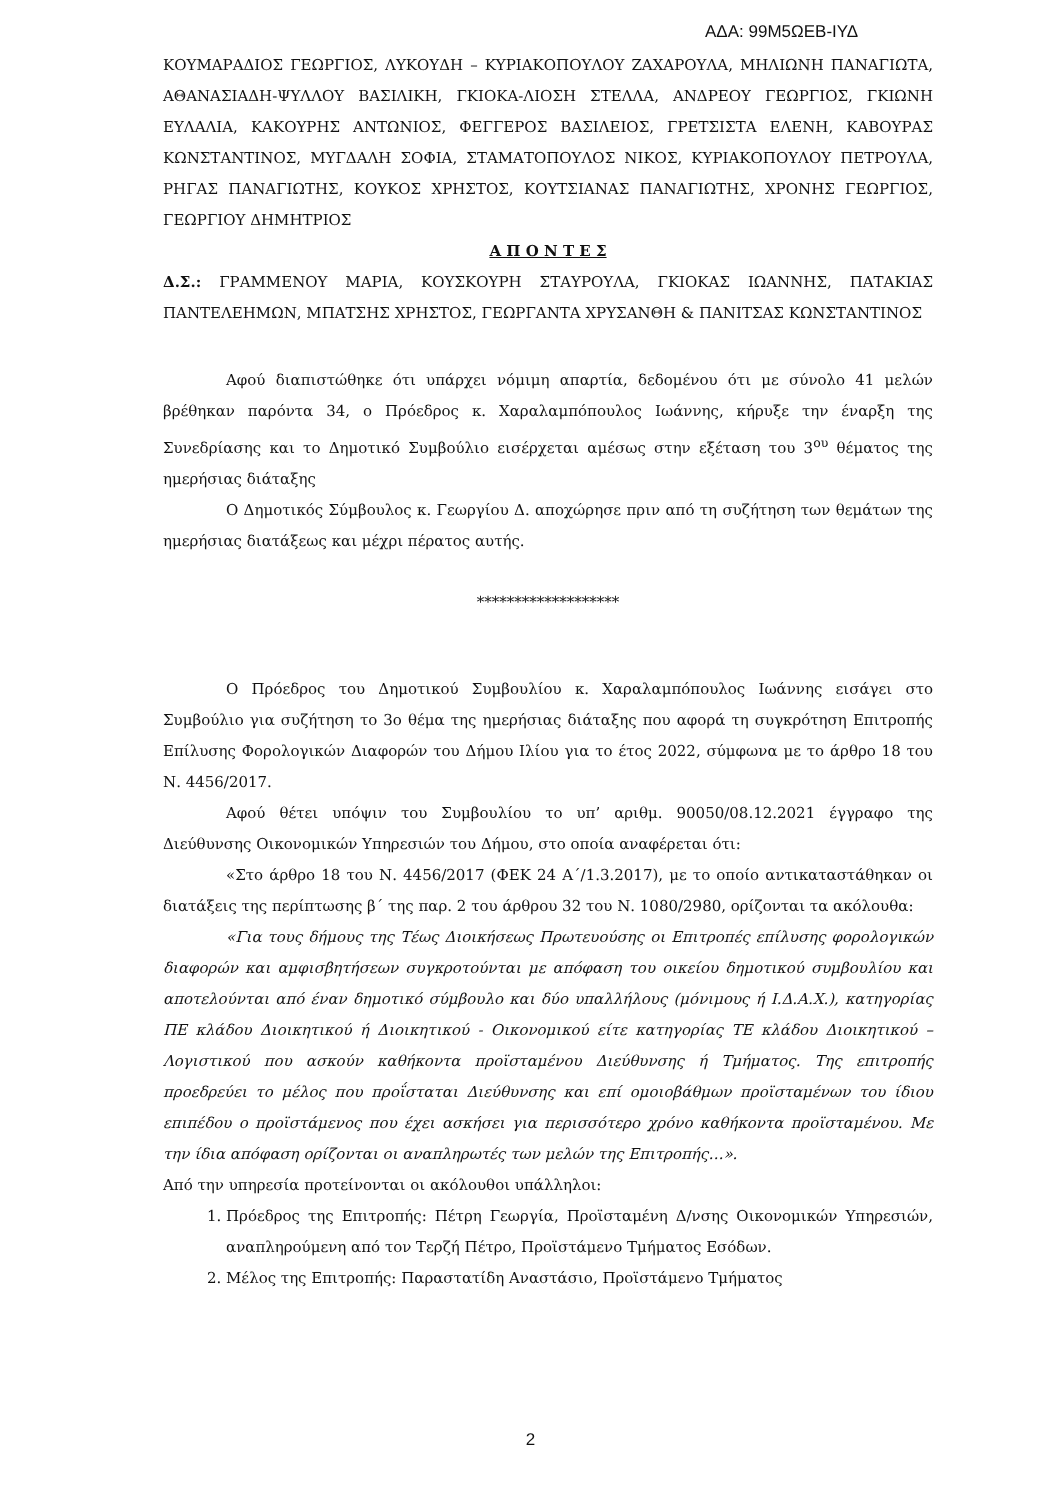ΑΔΑ: 99Μ5ΩΕΒ-ΙΥΔ
ΚΟΥΜΑΡΑΔΙΟΣ ΓΕΩΡΓΙΟΣ, ΛΥΚΟΥΔΗ – ΚΥΡΙΑΚΟΠΟΥΛΟΥ ΖΑΧΑΡΟΥΛΑ, ΜΗΛΙΩΝΗ ΠΑΝΑΓΙΩΤΑ, ΑΘΑΝΑΣΙΑΔΗ-ΨΥΛΛΟΥ ΒΑΣΙΛΙΚΗ, ΓΚΙΟΚΑ-ΛΙΟΣΗ ΣΤΕΛΛΑ, ΑΝΔΡΕΟΥ ΓΕΩΡΓΙΟΣ, ΓΚΙΩΝΗ ΕΥΛΑΛΙΑ, ΚΑΚΟΥΡΗΣ ΑΝΤΩΝΙΟΣ, ΦΕΓΓΕΡΟΣ ΒΑΣΙΛΕΙΟΣ, ΓΡΕΤΣΙΣΤΑ ΕΛΕΝΗ, ΚΑΒΟΥΡΑΣ ΚΩΝΣΤΑΝΤΙΝΟΣ, ΜΥΓΔΑΛΗ ΣΟΦΙΑ, ΣΤΑΜΑΤΟΠΟΥΛΟΣ ΝΙΚΟΣ, ΚΥΡΙΑΚΟΠΟΥΛΟΥ ΠΕΤΡΟΥΛΑ, ΡΗΓΑΣ ΠΑΝΑΓΙΩΤΗΣ, ΚΟΥΚΟΣ ΧΡΗΣΤΟΣ, ΚΟΥΤΣΙΑΝΑΣ ΠΑΝΑΓΙΩΤΗΣ, ΧΡΟΝΗΣ ΓΕΩΡΓΙΟΣ, ΓΕΩΡΓΙΟΥ ΔΗΜΗΤΡΙΟΣ
Α Π Ο Ν Τ Ε Σ
Δ.Σ.: ΓΡΑΜΜΕΝΟΥ ΜΑΡΙΑ, ΚΟΥΣΚΟΥΡΗ ΣΤΑΥΡΟΥΛΑ, ΓΚΙΟΚΑΣ ΙΩΑΝΝΗΣ, ΠΑΤΑΚΙΑΣ ΠΑΝΤΕΛΕΗΜΩΝ, ΜΠΑΤΣΗΣ ΧΡΗΣΤΟΣ, ΓΕΩΡΓΑΝΤΑ ΧΡΥΣΑΝΘΗ & ΠΑΝΙΤΣΑΣ ΚΩΝΣΤΑΝΤΙΝΟΣ
Αφού διαπιστώθηκε ότι υπάρχει νόμιμη απαρτία, δεδομένου ότι με σύνολο 41 μελών βρέθηκαν παρόντα 34, ο Πρόεδρος κ. Χαραλαμπόπουλος Ιωάννης, κήρυξε την έναρξη της Συνεδρίασης και το Δημοτικό Συμβούλιο εισέρχεται αμέσως στην εξέταση του 3<sup>ου</sup> θέματος της ημερήσιας διάταξης
Ο Δημοτικός Σύμβουλος κ. Γεωργίου Δ. αποχώρησε πριν από τη συζήτηση των θεμάτων της ημερήσιας διατάξεως και μέχρι πέρατος αυτής.
*******************
Ο Πρόεδρος του Δημοτικού Συμβουλίου κ. Χαραλαμπόπουλος Ιωάννης εισάγει στο Συμβούλιο για συζήτηση το 3ο θέμα της ημερήσιας διάταξης που αφορά τη συγκρότηση Επιτροπής Επίλυσης Φορολογικών Διαφορών του Δήμου Ιλίου για το έτος 2022, σύμφωνα με το άρθρο 18 του Ν. 4456/2017.
Αφού θέτει υπόψιν του Συμβουλίου το υπ’ αριθμ. 90050/08.12.2021 έγγραφο της Διεύθυνσης Οικονομικών Υπηρεσιών του Δήμου, στο οποία αναφέρεται ότι:
«Στο άρθρο 18 του Ν. 4456/2017 (ΦΕΚ 24 Α΄/1.3.2017), με το οποίο αντικαταστάθηκαν οι διατάξεις της περίπτωσης β΄ της παρ. 2 του άρθρου 32 του Ν. 1080/2980, ορίζονται τα ακόλουθα:
«Για τους δήμους της Τέως Διοικήσεως Πρωτευούσης οι Επιτροπές επίλυσης φορολογικών διαφορών και αμφισβητήσεων συγκροτούνται με απόφαση του οικείου δημοτικού συμβουλίου και αποτελούνται από έναν δημοτικό σύμβουλο και δύο υπαλλήλους (μόνιμους ή Ι.Δ.Α.Χ.), κατηγορίας ΠΕ κλάδου Διοικητικού ή Διοικητικού - Οικονομικού είτε κατηγορίας ΤΕ κλάδου Διοικητικού – Λογιστικού που ασκούν καθήκοντα προϊσταμένου Διεύθυνσης ή Τμήματος. Της επιτροπής προεδρεύει το μέλος που προΐσταται Διεύθυνσης και επί ομοιοβάθμων προϊσταμένων του ίδιου επιπέδου ο προϊστάμενος που έχει ασκήσει για περισσότερο χρόνο καθήκοντα προϊσταμένου. Με την ίδια απόφαση ορίζονται οι αναπληρωτές των μελών της Επιτροπής…».
Από την υπηρεσία προτείνονται οι ακόλουθοι υπάλληλοι:
1. Πρόεδρος της Επιτροπής: Πέτρη Γεωργία, Προϊσταμένη Δ/νσης Οικονομικών Υπηρεσιών, αναπληρούμενη από τον Τερζή Πέτρο, Προϊστάμενο Τμήματος Εσόδων.
2. Μέλος της Επιτροπής: Παραστατίδη Αναστάσιο, Προϊστάμενο Τμήματος
2